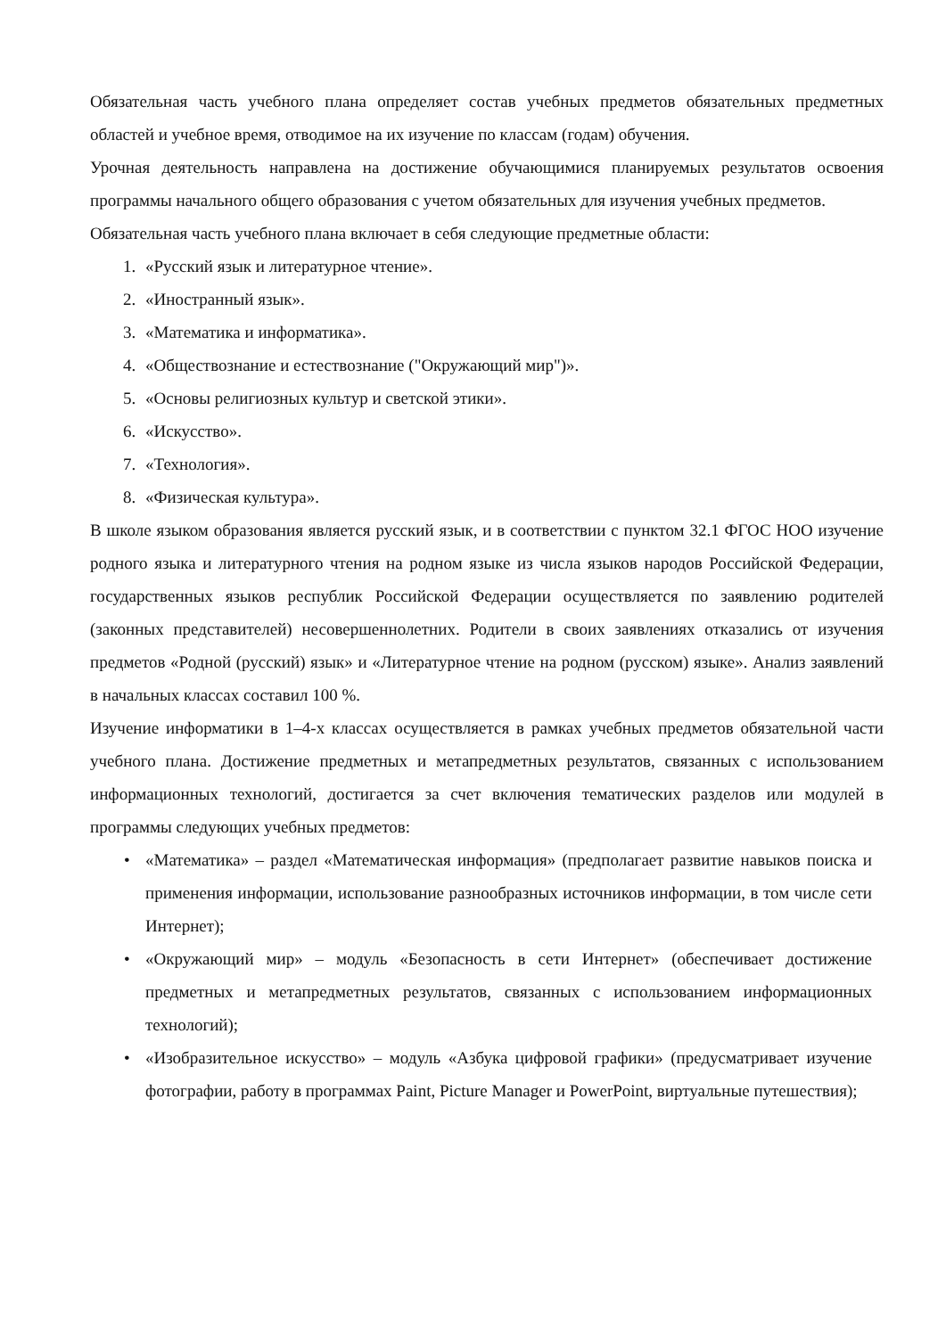Обязательная часть учебного плана определяет состав учебных предметов обязательных предметных областей и учебное время, отводимое на их изучение по классам (годам) обучения.
Урочная деятельность направлена на достижение обучающимися планируемых результатов освоения программы начального общего образования с учетом обязательных для изучения учебных предметов.
Обязательная часть учебного плана включает в себя следующие предметные области:
1. «Русский язык и литературное чтение».
2. «Иностранный язык».
3. «Математика и информатика».
4. «Обществознание и естествознание ("Окружающий мир")».
5. «Основы религиозных культур и светской этики».
6. «Искусство».
7. «Технология».
8. «Физическая культура».
В школе языком образования является русский язык, и в соответствии с пунктом 32.1 ФГОС НОО изучение родного языка и литературного чтения на родном языке из числа языков народов Российской Федерации, государственных языков республик Российской Федерации осуществляется по заявлению родителей (законных представителей) несовершеннолетних. Родители в своих заявлениях отказались от изучения предметов «Родной (русский) язык» и «Литературное чтение на родном (русском) языке». Анализ заявлений в начальных классах составил 100 %.
Изучение информатики в 1–4-х классах осуществляется в рамках учебных предметов обязательной части учебного плана. Достижение предметных и метапредметных результатов, связанных с использованием информационных технологий, достигается за счет включения тематических разделов или модулей в программы следующих учебных предметов:
• «Математика» – раздел «Математическая информация» (предполагает развитие навыков поиска и применения информации, использование разнообразных источников информации, в том числе сети Интернет);
• «Окружающий мир» – модуль «Безопасность в сети Интернет» (обеспечивает достижение предметных и метапредметных результатов, связанных с использованием информационных технологий);
• «Изобразительное искусство» – модуль «Азбука цифровой графики» (предусматривает изучение фотографии, работу в программах Paint, Picture Manager и PowerPoint, виртуальные путешествия);